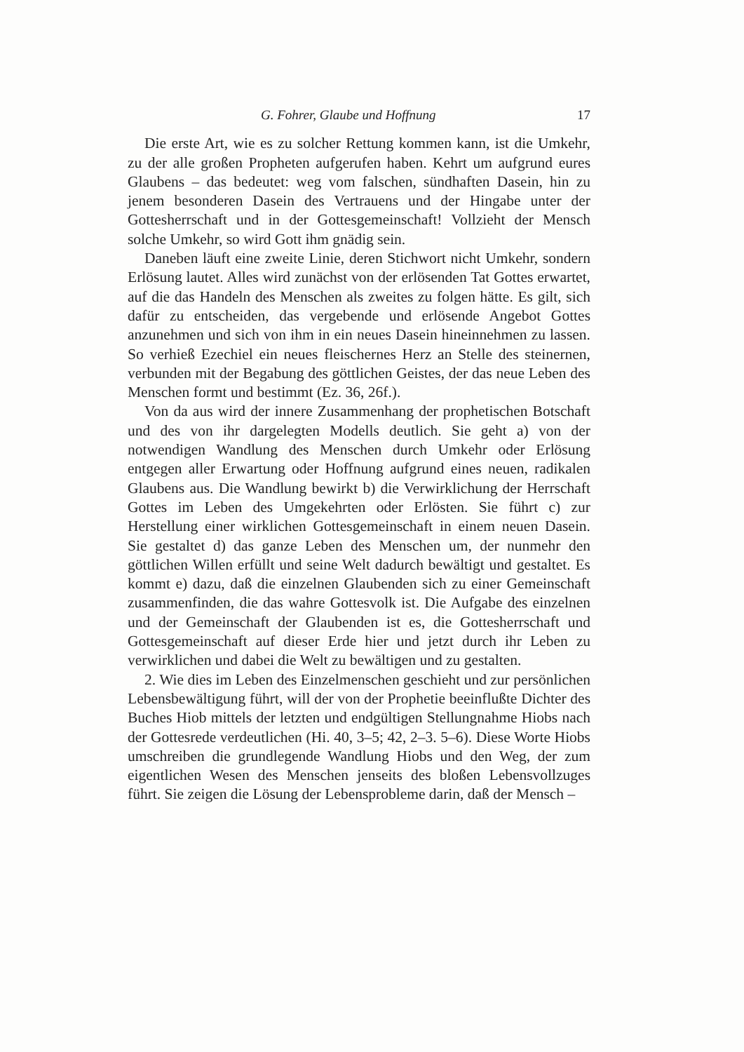G. Fohrer, Glaube und Hoffnung 17
Die erste Art, wie es zu solcher Rettung kommen kann, ist die Umkehr, zu der alle großen Propheten aufgerufen haben. Kehrt um aufgrund eures Glaubens – das bedeutet: weg vom falschen, sündhaften Dasein, hin zu jenem besonderen Dasein des Vertrauens und der Hingabe unter der Gottesherrschaft und in der Gottesgemeinschaft! Vollzieht der Mensch solche Umkehr, so wird Gott ihm gnädig sein.
Daneben läuft eine zweite Linie, deren Stichwort nicht Umkehr, sondern Erlösung lautet. Alles wird zunächst von der erlösenden Tat Gottes erwartet, auf die das Handeln des Menschen als zweites zu folgen hätte. Es gilt, sich dafür zu entscheiden, das vergebende und erlösende Angebot Gottes anzunehmen und sich von ihm in ein neues Dasein hineinnehmen zu lassen. So verhieß Ezechiel ein neues fleischernes Herz an Stelle des steinernen, verbunden mit der Begabung des göttlichen Geistes, der das neue Leben des Menschen formt und bestimmt (Ez. 36, 26f.).
Von da aus wird der innere Zusammenhang der prophetischen Botschaft und des von ihr dargelegten Modells deutlich. Sie geht a) von der notwendigen Wandlung des Menschen durch Umkehr oder Erlösung entgegen aller Erwartung oder Hoffnung aufgrund eines neuen, radikalen Glaubens aus. Die Wandlung bewirkt b) die Verwirklichung der Herrschaft Gottes im Leben des Umgekehrten oder Erlösten. Sie führt c) zur Herstellung einer wirklichen Gottesgemeinschaft in einem neuen Dasein. Sie gestaltet d) das ganze Leben des Menschen um, der nunmehr den göttlichen Willen erfüllt und seine Welt dadurch bewältigt und gestaltet. Es kommt e) dazu, daß die einzelnen Glaubenden sich zu einer Gemeinschaft zusammenfinden, die das wahre Gottesvolk ist. Die Aufgabe des einzelnen und der Gemeinschaft der Glaubenden ist es, die Gottesherrschaft und Gottesgemeinschaft auf dieser Erde hier und jetzt durch ihr Leben zu verwirklichen und dabei die Welt zu bewältigen und zu gestalten.
2. Wie dies im Leben des Einzelmenschen geschieht und zur persönlichen Lebensbewältigung führt, will der von der Prophetie beeinflußte Dichter des Buches Hiob mittels der letzten und endgültigen Stellungnahme Hiobs nach der Gottesrede verdeutlichen (Hi. 40, 3–5; 42, 2–3. 5–6). Diese Worte Hiobs umschreiben die grundlegende Wandlung Hiobs und den Weg, der zum eigentlichen Wesen des Menschen jenseits des bloßen Lebensvollzuges führt. Sie zeigen die Lösung der Lebensprobleme darin, daß der Mensch –